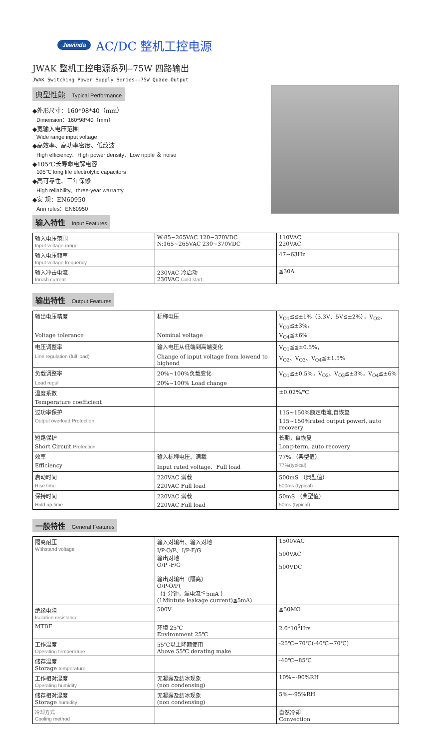Jewinda AC/DC 整机工控电源
JWAK 整机工控电源系列--75W 四路输出
JWAK Switching Power Supply Series--75W Quade Output
典型性能 Typical Performance
◆外形尺寸：160*98*40（mm）
Dimension：160*98*40（mm）
◆宽输入电压范围
Wide range input voltage
◆高效率、高功率密度、低纹波
High efficiency、High power density、Low ripple ＆ noise
◆105℃长寿命电解电容
105℃ long life electrolytic capacitors
◆高可靠性、三年保修
High reliability、three-year warranty
◆安 规：EN60950
Ann rules：EN60950
输入特性 Input Features
| 输入电压范围 Input voltage range | W:85~265VAC 120~370VDC N:165~265VAC 230~370VDC | 110VAC 220VAC |
| 输入电压频率 Input voltage frequency | | 47~63Hz |
| 输入冲击电流 Inrush current | 230VAC 冷启动 230VAC Cold start, | ≦30A |
输出特性 Output Features
| 输出电压精度 | 标称电压 | V<sub>O1</sub>≦≦±1%（3.3V、5V≦±2%），V<sub>O2</sub>、V<sub>O3</sub>≦±3%， |
| Voltage tolerance | Nominal voltage | V<sub>O4</sub>≦±6% |
| 电压调整率 | 输入电压从低端到高端变化 | V<sub>O1</sub>≦≦±0.5%， |
| Line regulation (full load) | Change of input voltage from lowend to highend | V<sub>O2</sub>、V<sub>O3</sub>、V<sub>O4</sub>≦±1.5% |
| 负载调整率 | 20%~100%负载变化 | V<sub>O1</sub>≦±0.5%，V<sub>O2</sub>、V<sub>O3</sub>≦±3%，V<sub>O4</sub>≦±6% |
| Load regul | 20%~100% Load change | |
| 温度系数 | | ±0.02%/℃ |
| Temperature coefficient | | |
| 过功率保护 | | 115~150%额定电流,自恢复 |
| Output overload Protection | | 115~150%rated output powerl, auto recovery |
| 短路保护 | | 长期，自恢复 |
| Short Circuit Protection | | Long-term, auto recovery |
| 效率 | 输入标称电压、满载 | 77% （典型值） |
| Efficiency | Input rated voltage、Full load | 77%(typical) |
| 启动时间 | 220VAC 满载 | 500mS （典型值） |
| Rise time | 220VAC Full load | 500ms (typical) |
| 保持时间 | 220VAC 满载 | 50mS （典型值） |
| Hold up time | 220VAC Full load | 50ms (typical) |
一般特性 General Features
| 隔离耐压 Withstand voltage | 输入对输出、输入对地 I/P-O/P、I/P-F/G 输出对地 O/P -F/G 输出对输出（隔离） O/P-O/P( （1 分钟，漏电流≦5mA ） (1Mintute leakage current)≦5mA) | 1500VAC 500VAC 500VDC |
| 绝缘电阻 Isolation resistance | 500V | ≧50MΩ |
| MTBF | 环境 25℃ Environment 25℃ | 2.0*10<sup>5</sup>Hrs |
| 工作温度 Operating temperature | 55℃以上降额使用 Above 55℃ derating make | -25℃~70℃(-40℃~70℃) |
| 储存温度 Storage temperature | | -40℃~85℃ |
| 工作相对湿度 Operating humidity | 无凝露及结冰现象 (non condensing) | 10%~-90%RH |
| 储存相对湿度 Storage humidity | 无凝露及结冰现象 (non condensing) | 5%~-95%RH |
| 冷却方式 Cooling method | | 自然冷却 Convection |